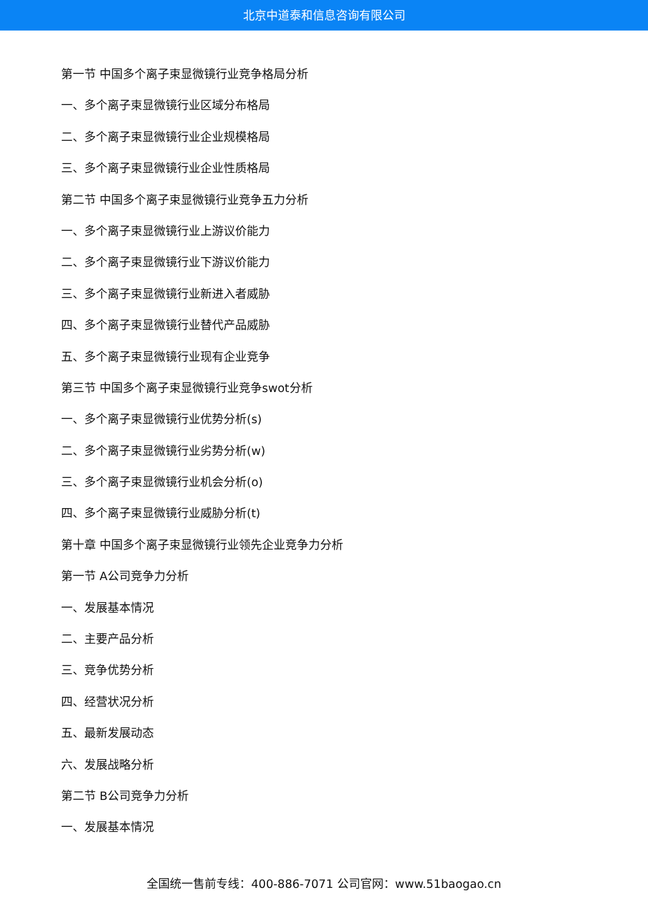北京中道泰和信息咨询有限公司
第一节 中国多个离子束显微镜行业竞争格局分析
一、多个离子束显微镜行业区域分布格局
二、多个离子束显微镜行业企业规模格局
三、多个离子束显微镜行业企业性质格局
第二节 中国多个离子束显微镜行业竞争五力分析
一、多个离子束显微镜行业上游议价能力
二、多个离子束显微镜行业下游议价能力
三、多个离子束显微镜行业新进入者威胁
四、多个离子束显微镜行业替代产品威胁
五、多个离子束显微镜行业现有企业竞争
第三节 中国多个离子束显微镜行业竞争swot分析
一、多个离子束显微镜行业优势分析(s)
二、多个离子束显微镜行业劣势分析(w)
三、多个离子束显微镜行业机会分析(o)
四、多个离子束显微镜行业威胁分析(t)
第十章 中国多个离子束显微镜行业领先企业竞争力分析
第一节 A公司竞争力分析
一、发展基本情况
二、主要产品分析
三、竞争优势分析
四、经营状况分析
五、最新发展动态
六、发展战略分析
第二节 B公司竞争力分析
一、发展基本情况
全国统一售前专线：400-886-7071 公司官网：www.51baogao.cn